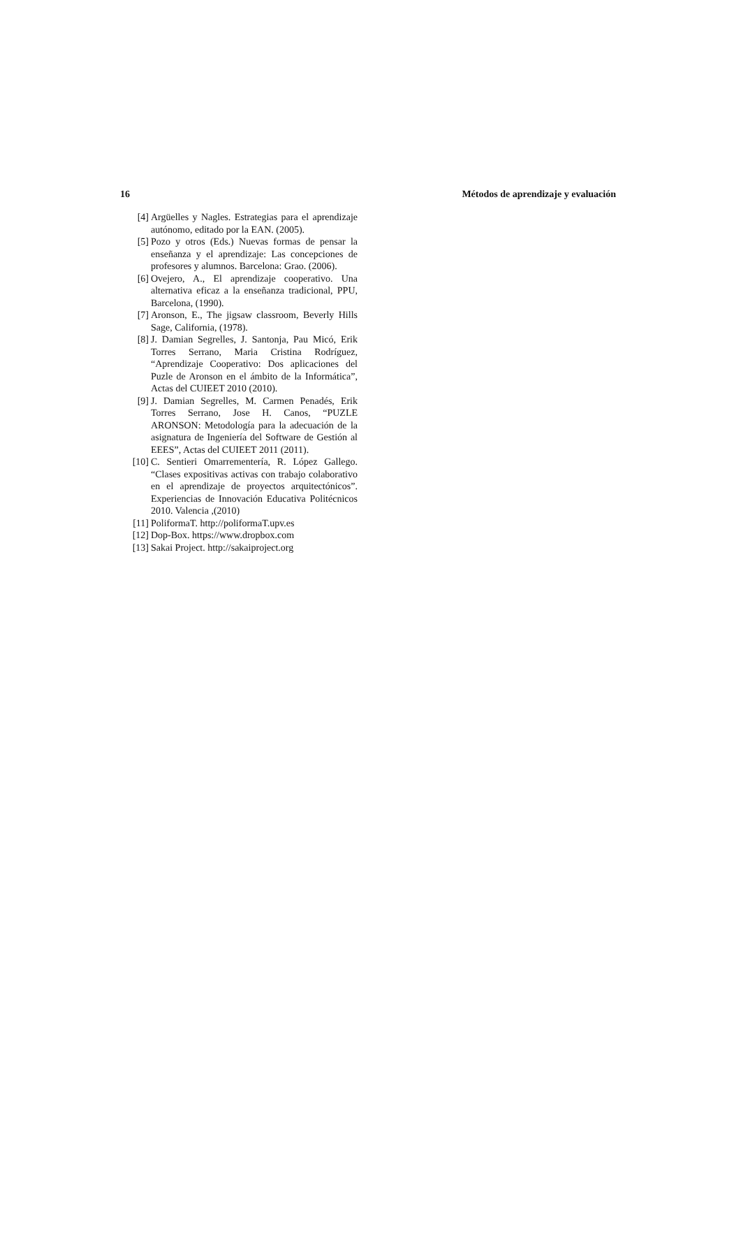16 Métodos de aprendizaje y evaluación
[4] Argüelles y Nagles. Estrategias para el aprendizaje autónomo, editado por la EAN. (2005).
[5] Pozo y otros (Eds.) Nuevas formas de pensar la enseñanza y el aprendizaje: Las concepciones de profesores y alumnos. Barcelona: Grao. (2006).
[6] Ovejero, A., El aprendizaje cooperativo. Una alternativa eficaz a la enseñanza tradicional, PPU, Barcelona, (1990).
[7] Aronson, E., The jigsaw classroom, Beverly Hills Sage, California, (1978).
[8] J. Damian Segrelles, J. Santonja, Pau Micó, Erik Torres Serrano, Maria Cristina Rodríguez, “Aprendizaje Cooperativo: Dos aplicaciones del Puzle de Aronson en el ámbito de la Informática”, Actas del CUIEET 2010 (2010).
[9] J. Damian Segrelles, M. Carmen Penadés, Erik Torres Serrano, Jose H. Canos, “PUZLE ARONSON: Metodología para la adecuación de la asignatura de Ingeniería del Software de Gestión al EEES”, Actas del CUIEET 2011 (2011).
[10] C. Sentieri Omarrementería, R. López Gallego. “Clases expositivas activas con trabajo colaborativo en el aprendizaje de proyectos arquitectónicos”. Experiencias de Innovación Educativa Politécnicos 2010. Valencia ,(2010)
[11] PoliformaT. http://poliformaT.upv.es
[12] Dop-Box. https://www.dropbox.com
[13] Sakai Project. http://sakaiproject.org